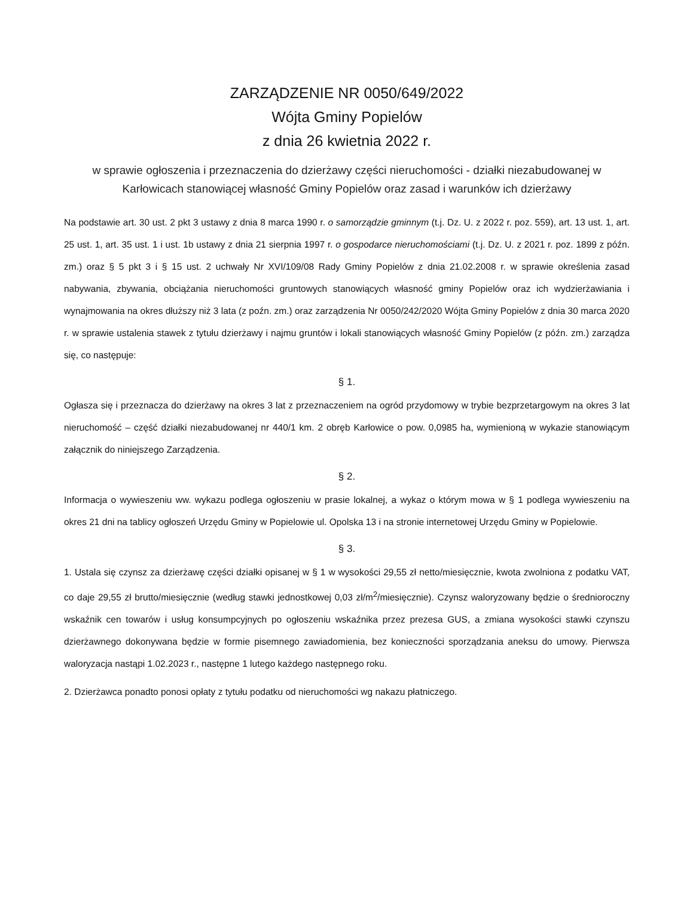ZARZĄDZENIE NR 0050/649/2022
Wójta Gminy Popielów
z dnia 26 kwietnia 2022 r.
w sprawie ogłoszenia i przeznaczenia do dzierżawy części nieruchomości - działki niezabudowanej w Karłowicach stanowiącej własność Gminy Popielów oraz zasad i warunków ich dzierżawy
Na podstawie art. 30 ust. 2 pkt 3 ustawy z dnia 8 marca 1990 r. o samorządzie gminnym (t.j. Dz. U. z 2022 r. poz. 559), art. 13 ust. 1, art. 25 ust. 1, art. 35 ust. 1 i ust. 1b ustawy z dnia 21 sierpnia 1997 r. o gospodarce nieruchomościami (t.j. Dz. U. z 2021 r. poz. 1899 z późn. zm.) oraz § 5 pkt 3 i § 15 ust. 2 uchwały Nr XVI/109/08 Rady Gminy Popielów z dnia 21.02.2008 r. w sprawie określenia zasad nabywania, zbywania, obciążania nieruchomości gruntowych stanowiących własność gminy Popielów oraz ich wydzierżawiania i wynajmowania na okres dłuższy niż 3 lata (z poźn. zm.) oraz zarządzenia Nr 0050/242/2020 Wójta Gminy Popielów z dnia 30 marca 2020 r. w sprawie ustalenia stawek z tytułu dzierżawy i najmu gruntów i lokali stanowiących własność Gminy Popielów (z późn. zm.) zarządza się, co następuje:
§ 1.
Ogłasza się i przeznacza do dzierżawy na okres 3 lat z przeznaczeniem na ogród przydomowy w trybie bezprzetargowym na okres 3 lat nieruchomość – część działki niezabudowanej nr 440/1 km. 2 obręb Karłowice o pow. 0,0985 ha, wymienioną w wykazie stanowiącym załącznik do niniejszego Zarządzenia.
§ 2.
Informacja o wywieszeniu ww. wykazu podlega ogłoszeniu w prasie lokalnej, a wykaz o którym mowa w § 1 podlega wywieszeniu na okres 21 dni na tablicy ogłoszeń Urzędu Gminy w Popielowie ul. Opolska 13 i na stronie internetowej Urzędu Gminy w Popielowie.
§ 3.
1. Ustala się czynsz za dzierżawę części działki opisanej w § 1 w wysokości 29,55 zł netto/miesięcznie, kwota zwolniona z podatku VAT, co daje 29,55 zł brutto/miesięcznie (według stawki jednostkowej 0,03 zł/m<sup>2</sup>/miesięcznie). Czynsz waloryzowany będzie o średnioroczny wskaźnik cen towarów i usług konsumpcyjnych po ogłoszeniu wskaźnika przez prezesa GUS, a zmiana wysokości stawki czynszu dzierżawnego dokonywana będzie w formie pisemnego zawiadomienia, bez konieczności sporządzania aneksu do umowy. Pierwsza waloryzacja nastąpi 1.02.2023 r., następne 1 lutego każdego następnego roku.
2. Dzierżawca ponadto ponosi opłaty z tytułu podatku od nieruchomości wg nakazu płatniczego.